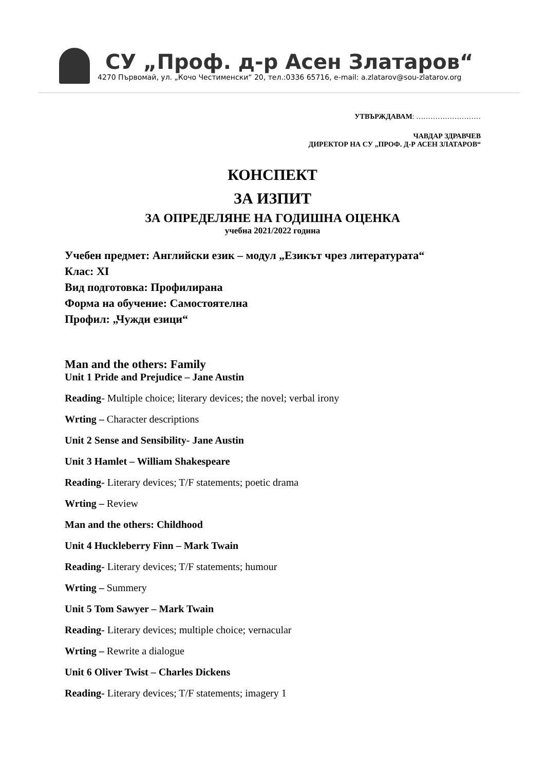СУ „Проф. д-р Асен Златаров“
4270 Първомай, ул. „Кочо Честименски“ 20, тел.:0336 65716, e-mail: a.zlatarov@sou-zlatarov.org
УТВЪРЖДАВАМ: ………………………
ЧАВДАР ЗДРАВЧЕВ
ДИРЕКТОР НА СУ „ПРОФ. Д-Р АСЕН ЗЛАТАРОВ“
КОНСПЕКТ
ЗА ИЗПИТ
ЗА ОПРЕДЕЛЯНЕ НА ГОДИШНА ОЦЕНКА
учебна 2021/2022 година
Учебен предмет: Английски език – модул „Езикът чрез литературата“
Клас: XI
Вид подготовка: Профилирана
Форма на обучение: Самостоятелна
Профил: „Чужди езици“
Man and the others: Family
Unit 1 Pride and Prejudice – Jane Austin
Reading- Multiple choice; literary devices; the novel; verbal irony
Wrting – Character descriptions
Unit 2 Sense and Sensibility- Jane Austin
Unit 3 Hamlet – William Shakespeare
Reading- Literary devices; T/F statements; poetic drama
Wrting – Review
Man and the others: Childhood
Unit 4 Huckleberry Finn – Mark Twain
Reading- Literary devices; T/F statements; humour
Wrting – Summery
Unit 5 Tom Sawyer – Mark Twain
Reading- Literary devices; multiple choice; vernacular
Wrting – Rewrite a dialogue
Unit 6 Oliver Twist – Charles Dickens
Reading- Literary devices; T/F statements; imagery 1